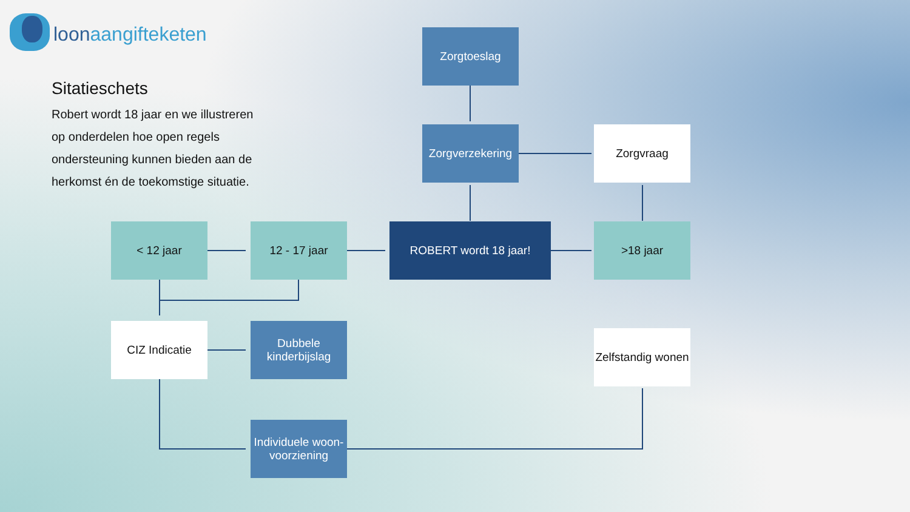loonaangifteketen
Sitatieschets
Robert wordt 18 jaar en we illustreren op onderdelen hoe open regels ondersteuning kunnen bieden aan de herkomst én de toekomstige situatie.
Zorgtoeslag
Zorgverzekering
Zorgvraag
< 12 jaar 12 - 17 jaar ROBERT wordt 18 jaar! >18 jaar
CIZ Indicatie
Dubbele kinderbijslag
Zelfstandig wonen
Individuele woon-voorziening